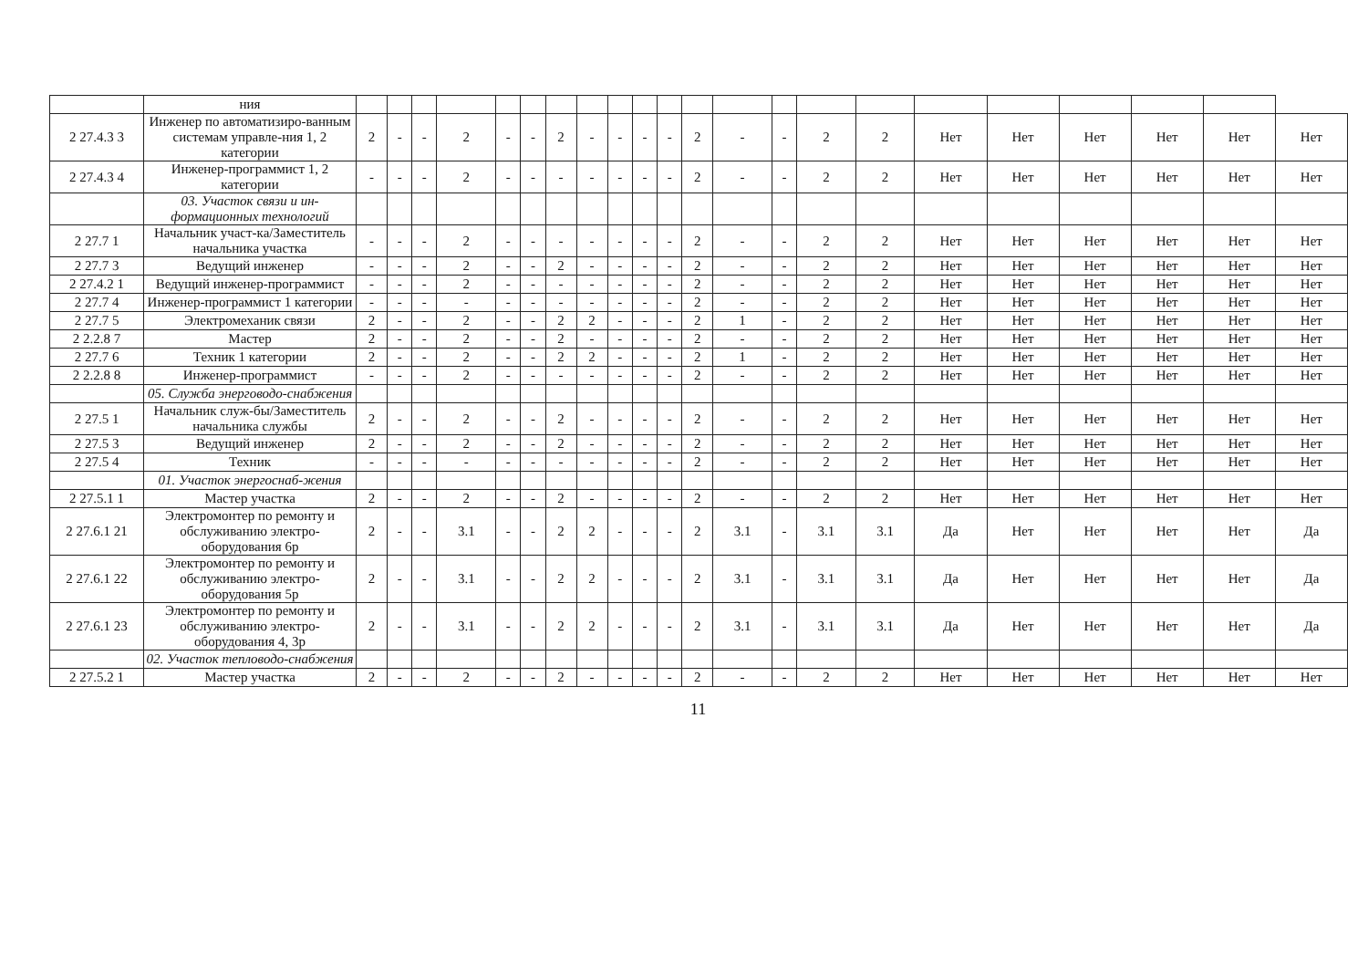| | ния | | | | | | | | | | | | | | | | | | | | | | |
| 2 27.4.3 3 | Инженер по автоматизиро-ванным системам управле-ния 1, 2 категории | 2 | - | - | 2 | - | - | 2 | - | - | - | - | 2 | - | - | 2 | 2 | Нет | Нет | Нет | Нет | Нет | Нет |
| 2 27.4.3 4 | Инженер-программист 1, 2 категории | - | - | - | 2 | - | - | - | - | - | - | - | 2 | - | - | 2 | 2 | Нет | Нет | Нет | Нет | Нет | Нет |
| | 03. Участок связи и ин-формационных технологий | | | | | | | | | | | | | | | | | | | | | | |
| 2 27.7 1 | Начальник участ-ка/Заместитель начальника участка | - | - | - | 2 | - | - | - | - | - | - | - | 2 | - | - | 2 | 2 | Нет | Нет | Нет | Нет | Нет | Нет |
| 2 27.7 3 | Ведущий инженер | - | - | - | 2 | - | - | 2 | - | - | - | - | 2 | - | - | 2 | 2 | Нет | Нет | Нет | Нет | Нет | Нет |
| 2 27.4.2 1 | Ведущий инженер-программист | - | - | - | 2 | - | - | - | - | - | - | - | 2 | - | - | 2 | 2 | Нет | Нет | Нет | Нет | Нет | Нет |
| 2 27.7 4 | Инженер-программист 1 категории | - | - | - | - | - | - | - | - | - | - | - | 2 | - | - | 2 | 2 | Нет | Нет | Нет | Нет | Нет | Нет |
| 2 27.7 5 | Электромеханик связи | 2 | - | - | 2 | - | - | 2 | 2 | - | - | - | 2 | 1 | - | 2 | 2 | Нет | Нет | Нет | Нет | Нет | Нет |
| 2 2.2.8 7 | Мастер | 2 | - | - | 2 | - | - | 2 | - | - | - | - | 2 | - | - | 2 | 2 | Нет | Нет | Нет | Нет | Нет | Нет |
| 2 27.7 6 | Техник 1 категории | 2 | - | - | 2 | - | - | 2 | 2 | - | - | - | 2 | 1 | - | 2 | 2 | Нет | Нет | Нет | Нет | Нет | Нет |
| 2 2.2.8 8 | Инженер-программист | - | - | - | 2 | - | - | - | - | - | - | - | 2 | - | - | 2 | 2 | Нет | Нет | Нет | Нет | Нет | Нет |
| | 05. Служба энерговодо-снабжения | | | | | | | | | | | | | | | | | | | | | | |
| 2 27.5 1 | Начальник служ-бы/Заместитель начальника службы | 2 | - | - | 2 | - | - | 2 | - | - | - | - | 2 | - | - | 2 | 2 | Нет | Нет | Нет | Нет | Нет | Нет |
| 2 27.5 3 | Ведущий инженер | 2 | - | - | 2 | - | - | 2 | - | - | - | - | 2 | - | - | 2 | 2 | Нет | Нет | Нет | Нет | Нет | Нет |
| 2 27.5 4 | Техник | - | - | - | - | - | - | - | - | - | - | - | 2 | - | - | 2 | 2 | Нет | Нет | Нет | Нет | Нет | Нет |
| | 01. Участок энергоснаб-жения | | | | | | | | | | | | | | | | | | | | | | |
| 2 27.5.1 1 | Мастер участка | 2 | - | - | 2 | - | - | 2 | - | - | - | - | 2 | - | - | 2 | 2 | Нет | Нет | Нет | Нет | Нет | Нет |
| 2 27.6.1 21 | Электромонтер по ремонту и обслуживанию электро-оборудования 6р | 2 | - | - | 3.1 | - | - | 2 | 2 | - | - | - | 2 | 3.1 | - | 3.1 | 3.1 | Да | Нет | Нет | Нет | Нет | Да |
| 2 27.6.1 22 | Электромонтер по ремонту и обслуживанию электро-оборудования 5р | 2 | - | - | 3.1 | - | - | 2 | 2 | - | - | - | 2 | 3.1 | - | 3.1 | 3.1 | Да | Нет | Нет | Нет | Нет | Да |
| 2 27.6.1 23 | Электромонтер по ремонту и обслуживанию электро-оборудования 4, 3р | 2 | - | - | 3.1 | - | - | 2 | 2 | - | - | - | 2 | 3.1 | - | 3.1 | 3.1 | Да | Нет | Нет | Нет | Нет | Да |
| | 02. Участок тепловодо-снабжения | | | | | | | | | | | | | | | | | | | | | | |
| 2 27.5.2 1 | Мастер участка | 2 | - | - | 2 | - | - | 2 | - | - | - | - | 2 | - | - | 2 | 2 | Нет | Нет | Нет | Нет | Нет | Нет |
11